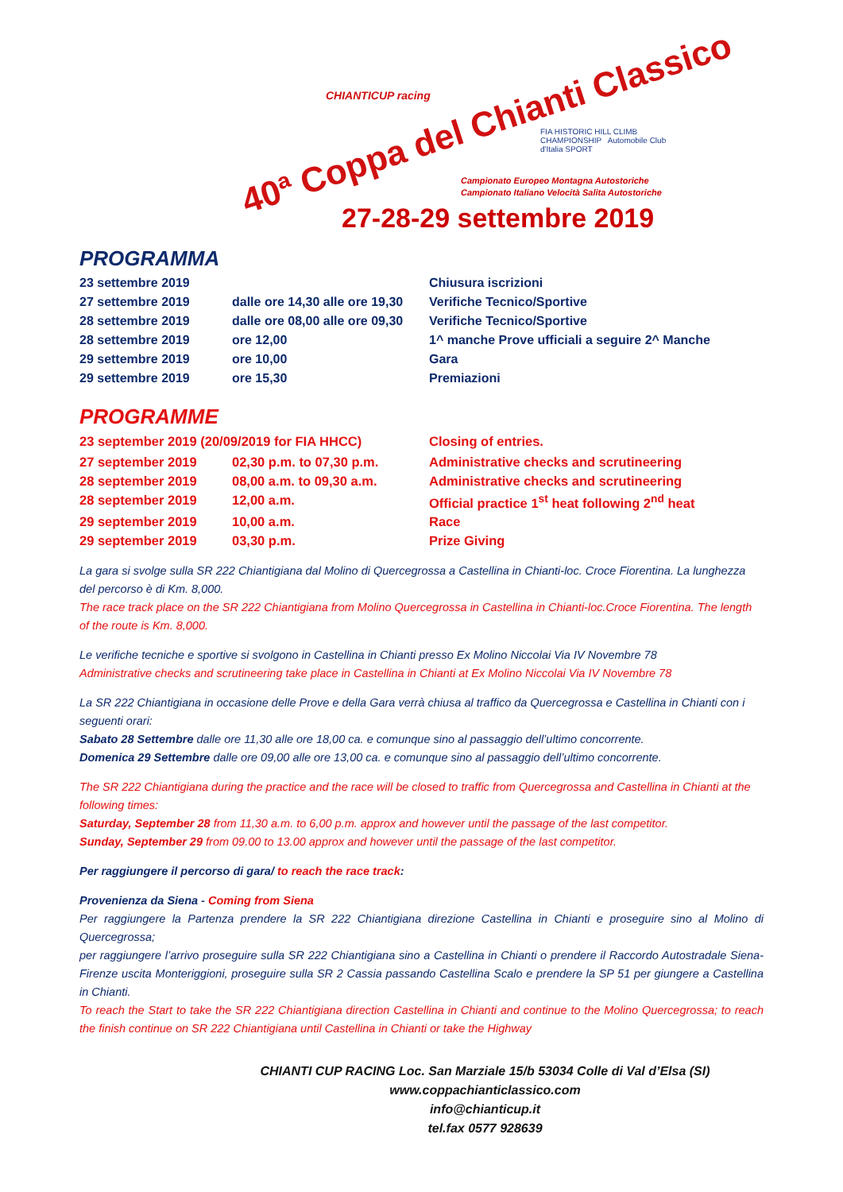CHIANTICUP racing
40ª Coppa del Chianti Classico
FIA HISTORIC HILL CLIMB CHAMPIONSHIP Automobile Club d'Italia SPORT
Campionato Europeo Montagna Autostoriche
Campionato Italiano Velocità Salita Autostoriche
27-28-29 settembre 2019
PROGRAMMA
| 23 settembre 2019 | | Chiusura iscrizioni |
| 27 settembre 2019 | dalle ore 14,30 alle ore 19,30 | Verifiche Tecnico/Sportive |
| 28 settembre 2019 | dalle ore 08,00 alle ore 09,30 | Verifiche Tecnico/Sportive |
| 28 settembre 2019 | ore 12,00 | 1^ manche Prove ufficiali a seguire 2^ Manche |
| 29 settembre 2019 | ore 10,00 | Gara |
| 29 settembre 2019 | ore 15,30 | Premiazioni |
PROGRAMME
| 23 september 2019 (20/09/2019 for FIA HHCC) | | Closing of entries. |
| 27 september 2019 | 02,30 p.m. to 07,30 p.m. | Administrative checks and scrutineering |
| 28 september 2019 | 08,00 a.m. to 09,30 a.m. | Administrative checks and scrutineering |
| 28 september 2019 | 12,00 a.m. | Official practice 1<sup>st</sup> heat following 2<sup>nd</sup> heat |
| 29 september 2019 | 10,00 a.m. | Race |
| 29 september 2019 | 03,30 p.m. | Prize Giving |
La gara si svolge sulla SR 222 Chiantigiana dal Molino di Quercegrossa a Castellina in Chianti-loc. Croce Fiorentina. La lunghezza del percorso è di Km. 8,000.
The race track place on the SR 222 Chiantigiana from Molino Quercegrossa in Castellina in Chianti-loc.Croce Fiorentina. The length of the route is Km. 8,000.
Le verifiche tecniche e sportive si svolgono in Castellina in Chianti presso Ex Molino Niccolai Via IV Novembre 78
Administrative checks and scrutineering take place in Castellina in Chianti at Ex Molino Niccolai Via IV Novembre 78
La SR 222 Chiantigiana in occasione delle Prove e della Gara verrà chiusa al traffico da Quercegrossa e Castellina in Chianti con i seguenti orari:
Sabato 28 Settembre dalle ore 11,30 alle ore 18,00 ca. e comunque sino al passaggio dell’ultimo concorrente.
Domenica 29 Settembre dalle ore 09,00 alle ore 13,00 ca. e comunque sino al passaggio dell’ultimo concorrente.
The SR 222 Chiantigiana during the practice and the race will be closed to traffic from Quercegrossa and Castellina in Chianti at the following times:
Saturday, September 28 from 11,30 a.m. to 6,00 p.m. approx and however until the passage of the last competitor.
Sunday, September 29 from 09.00 to 13.00 approx and however until the passage of the last competitor.
Per raggiungere il percorso di gara/ to reach the race track:
Provenienza da Siena - Coming from Siena
Per raggiungere la Partenza prendere la SR 222 Chiantigiana direzione Castellina in Chianti e proseguire sino al Molino di Quercegrossa;
per raggiungere l’arrivo proseguire sulla SR 222 Chiantigiana sino a Castellina in Chianti o prendere il Raccordo Autostradale Siena-Firenze uscita Monteriggioni, proseguire sulla SR 2 Cassia passando Castellina Scalo e prendere la SP 51 per giungere a Castellina in Chianti.
To reach the Start to take the SR 222 Chiantigiana direction Castellina in Chianti and continue to the Molino Quercegrossa; to reach the finish continue on SR 222 Chiantigiana until Castellina in Chianti or take the Highway
CHIANTI CUP RACING Loc. San Marziale 15/b 53034 Colle di Val d’Elsa (SI)
www.coppachianticlassico.com
info@chianticup.it
tel.fax 0577 928639